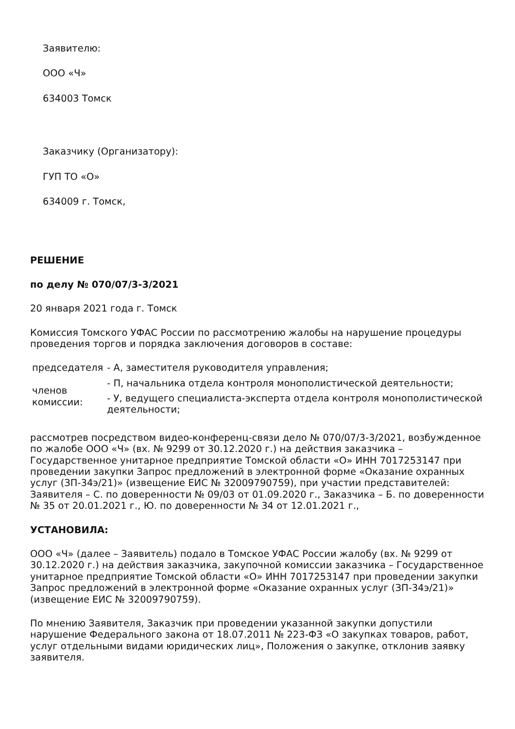Заявителю:
ООО «Ч»
634003 Томск
Заказчику (Организатору):
ГУП ТО «О»
634009 г. Томск,
РЕШЕНИЕ
по делу № 070/07/3-3/2021
20 января 2021 года г. Томск
Комиссия Томского УФАС России по рассмотрению жалобы на нарушение процедуры проведения торгов и порядка заключения договоров в составе:
| председателя | - А, заместителя руководителя управления; |
| членов комиссии: | - П, начальника отдела контроля монополистической деятельности; |
| | - У, ведущего специалиста-эксперта отдела контроля монополистической деятельности; |
рассмотрев посредством видео-конференц-связи дело № 070/07/3-3/2021, возбужденное по жалобе ООО «Ч» (вх. № 9299 от 30.12.2020 г.) на действия заказчика – Государственное унитарное предприятие Томской области «О» ИНН 7017253147 при проведении закупки Запрос предложений в электронной форме «Оказание охранных услуг (ЗП-34э/21)» (извещение ЕИС № 32009790759), при участии представителей: Заявителя – С. по доверенности № 09/03 от 01.09.2020 г., Заказчика – Б. по доверенности № 35 от 20.01.2021 г., Ю. по доверенности № 34 от 12.01.2021 г.,
УСТАНОВИЛА:
ООО «Ч» (далее – Заявитель) подало в Томское УФАС России жалобу (вх. № 9299 от 30.12.2020 г.) на действия заказчика, закупочной комиссии заказчика – Государственное унитарное предприятие Томской области «О» ИНН 7017253147 при проведении закупки Запрос предложений в электронной форме «Оказание охранных услуг (ЗП-34э/21)» (извещение ЕИС № 32009790759).
По мнению Заявителя, Заказчик при проведении указанной закупки допустили нарушение Федерального закона от 18.07.2011 № 223-ФЗ «О закупках товаров, работ, услуг отдельными видами юридических лиц», Положения о закупке, отклонив заявку заявителя.